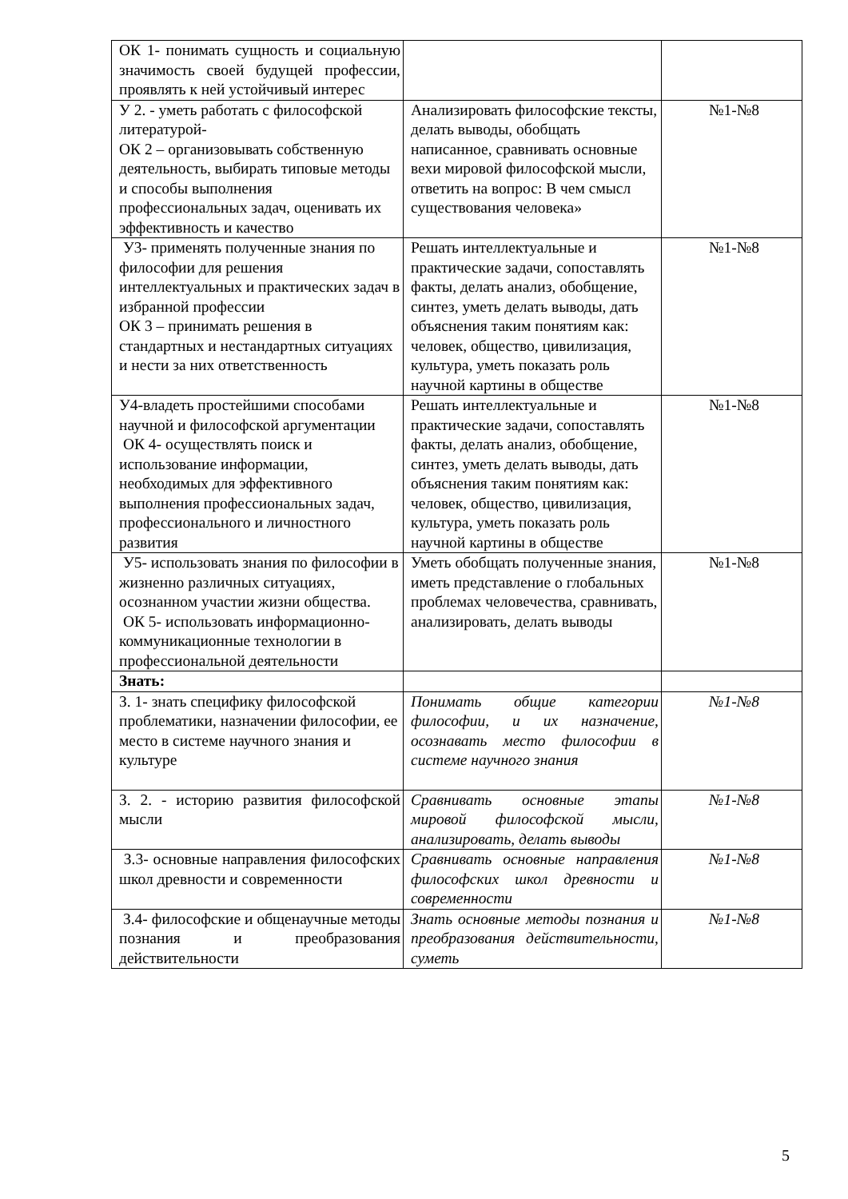| ОК 1- понимать сущность и социальную значимость своей будущей профессии, проявлять к ней устойчивый интерес | | |
| У 2. - уметь работать с философской литературой- ОК 2 – организовывать собственную деятельность, выбирать типовые методы и способы выполнения профессиональных задач, оценивать их эффективность и качество | Анализировать философские тексты, делать выводы, обобщать написанное, сравнивать основные вехи мировой философской мысли, ответить на вопрос: В чем смысл существования человека» | №1-№8 |
| У3- применять полученные знания по философии для решения интеллектуальных и практических задач в избранной профессии ОК 3 – принимать решения в стандартных и нестандартных ситуациях и нести за них ответственность | Решать интеллектуальные и практические задачи, сопоставлять факты, делать анализ, обобщение, синтез, уметь делать выводы, дать объяснения таким понятиям как: человек, общество, цивилизация, культура, уметь показать роль научной картины в обществе | №1-№8 |
| У4-владеть простейшими способами научной и философской аргументации ОК 4- осуществлять поиск и использование информации, необходимых для эффективного выполнения профессиональных задач, профессионального и личностного развития | Решать интеллектуальные и практические задачи, сопоставлять факты, делать анализ, обобщение, синтез, уметь делать выводы, дать объяснения таким понятиям как: человек, общество, цивилизация, культура, уметь показать роль научной картины в обществе | №1-№8 |
| У5- использовать знания по философии в жизненно различных ситуациях, осознанном участии жизни общества. ОК 5- использовать информационно- коммуникационные технологии в профессиональной деятельности | Уметь обобщать полученные знания, иметь представление о глобальных проблемах человечества, сравнивать, анализировать, делать выводы | №1-№8 |
| Знать: | | |
| З. 1- знать специфику философской проблематики, назначении философии, ее место в системе научного знания и культуре | Понимать общие категории философии, и их назначение, осознавать место философии в системе научного знания | №1-№8 |
| З. 2. - историю развития философской мысли | Сравнивать основные этапы мировой философской мысли, анализировать, делать выводы | №1-№8 |
| З.3- основные направления философских школ древности и современности | Сравнивать основные направления философских школ древности и современности | №1-№8 |
| З.4- философские и общенаучные методы познания и преобразования действительности | Знать основные методы познания и преобразования действительности, суметь | №1-№8 |
5